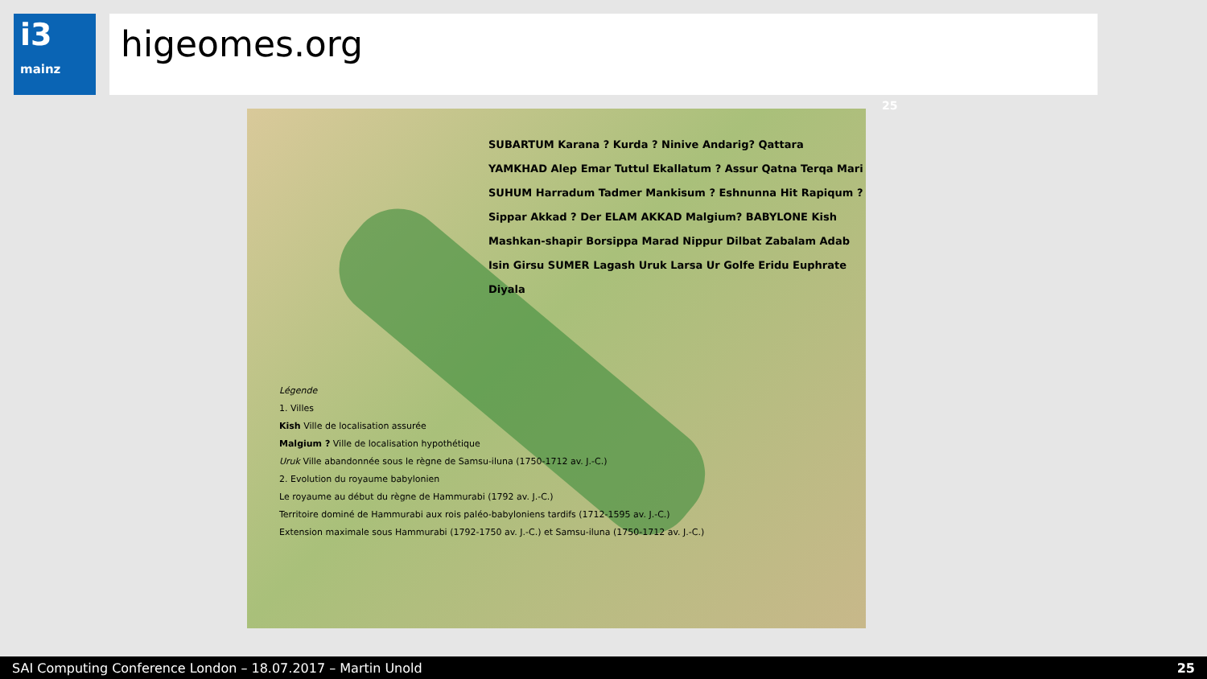i3
mainz
higeomes.org
SUBARTUM Karana ? Kurda ? Ninive Andarig? Qattara YAMKHAD Alep Emar Tuttul Ekallatum ? Assur Qatna Terqa Mari SUHUM Harradum Tadmer Mankisum ? Eshnunna Hit Rapiqum ? Sippar Akkad ? Der ELAM AKKAD Malgium? BABYLONE Kish Mashkan-shapir Borsippa Marad Nippur Dilbat Zabalam Adab Isin Girsu SUMER Lagash Uruk Larsa Ur Golfe Eridu Euphrate Diyala
Légende
1. Villes
Kish Ville de localisation assurée
Malgium ? Ville de localisation hypothétique
Uruk Ville abandonnée sous le règne de Samsu-iluna (1750-1712 av. J.-C.)
2. Evolution du royaume babylonien
Le royaume au début du règne de Hammurabi (1792 av. J.-C.)
Territoire dominé de Hammurabi aux rois paléo-babyloniens tardifs (1712-1595 av. J.-C.)
Extension maximale sous Hammurabi (1792-1750 av. J.-C.) et Samsu-iluna (1750-1712 av. J.-C.)
25
SAI Computing Conference London – 18.07.2017 – Martin Unold 25